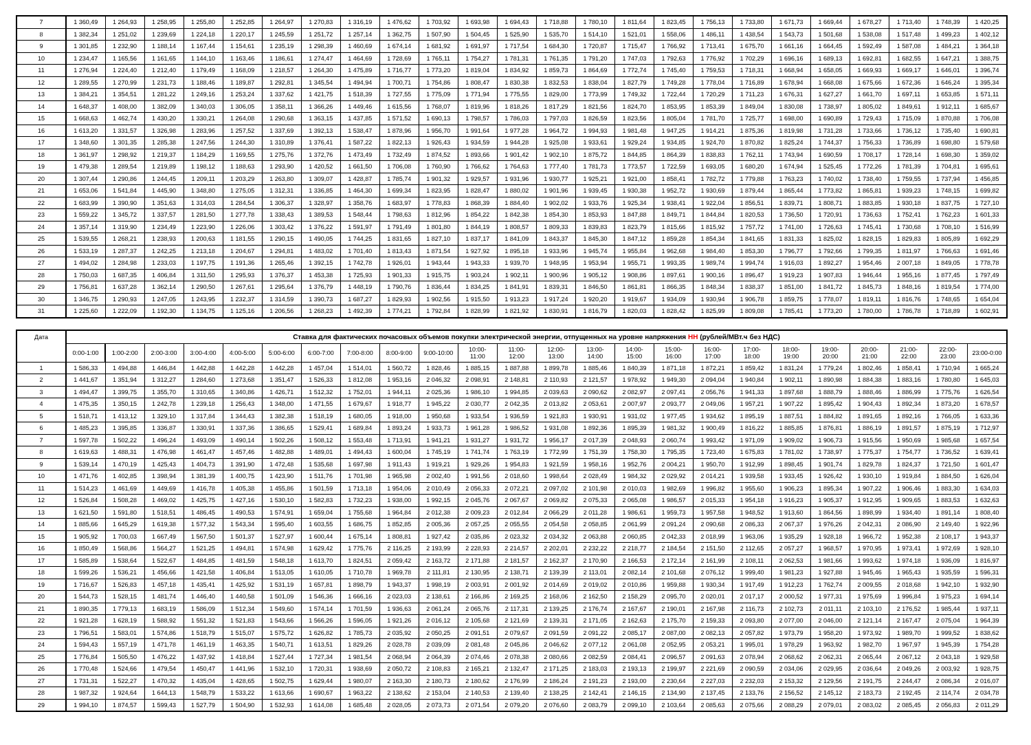| 7 | 1 360,49 | 1 264,93 | 1 258,95 | 1 255,80 | 1 252,85 | 1 264,97 | 1 270,83 | 1 316,19 | 1 476,62 | 1 703,92 | 1 693,98 | 1 694,43 | 1 718,88 | 1 780,10 | 1 811,64 | 1 823,45 | 1 756,13 | 1 733,80 | 1 671,73 | 1 669,44 | 1 678,27 | 1 713,40 | 1 748,39 | 1 420,25 |
| 8 | 1 382,34 | 1 251,02 | 1 239,69 | 1 224,18 | 1 220,17 | 1 245,59 | 1 251,72 | 1 257,14 | 1 362,75 | 1 507,90 | 1 504,45 | 1 525,90 | 1 535,70 | 1 514,10 | 1 521,01 | 1 558,06 | 1 486,11 | 1 438,54 | 1 543,73 | 1 501,68 | 1 538,08 | 1 517,48 | 1 499,23 | 1 402,12 |
| 9 | 1 301,85 | 1 232,90 | 1 188,14 | 1 167,44 | 1 154,61 | 1 235,19 | 1 298,39 | 1 460,69 | 1 674,14 | 1 681,92 | 1 691,97 | 1 717,54 | 1 684,30 | 1 720,87 | 1 715,47 | 1 766,92 | 1 713,41 | 1 675,70 | 1 661,16 | 1 664,45 | 1 592,49 | 1 587,08 | 1 484,21 | 1 364,18 |
| 10 | 1 234,47 | 1 165,56 | 1 161,65 | 1 144,10 | 1 163,46 | 1 186,61 | 1 274,47 | 1 464,69 | 1 728,69 | 1 765,11 | 1 754,27 | 1 781,31 | 1 761,35 | 1 791,20 | 1 747,03 | 1 792,63 | 1 776,92 | 1 702,29 | 1 696,16 | 1 689,13 | 1 692,81 | 1 682,55 | 1 647,21 | 1 388,75 |
| 11 | 1 276,94 | 1 224,40 | 1 212,40 | 1 179,49 | 1 168,09 | 1 218,57 | 1 264,30 | 1 475,89 | 1 716,77 | 1 773,20 | 1 819,04 | 1 834,92 | 1 859,73 | 1 864,69 | 1 772,74 | 1 745,40 | 1 759,53 | 1 718,31 | 1 668,94 | 1 658,05 | 1 669,93 | 1 669,17 | 1 646,01 | 1 396,74 |
| 12 | 1 289,55 | 1 270,99 | 1 231,73 | 1 188,46 | 1 189,87 | 1 292,81 | 1 345,54 | 1 494,94 | 1 700,71 | 1 754,86 | 1 808,47 | 1 830,38 | 1 832,53 | 1 838,04 | 1 827,79 | 1 749,28 | 1 778,04 | 1 716,89 | 1 678,94 | 1 668,08 | 1 675,66 | 1 672,36 | 1 646,24 | 1 395,34 |
| 13 | 1 384,21 | 1 354,51 | 1 281,22 | 1 249,16 | 1 253,24 | 1 337,62 | 1 421,75 | 1 518,39 | 1 727,55 | 1 775,09 | 1 771,94 | 1 775,55 | 1 829,00 | 1 773,99 | 1 749,32 | 1 722,44 | 1 720,29 | 1 711,23 | 1 676,31 | 1 627,27 | 1 661,70 | 1 697,11 | 1 653,85 | 1 571,11 |
| 14 | 1 648,37 | 1 408,00 | 1 382,09 | 1 340,03 | 1 306,05 | 1 358,11 | 1 366,26 | 1 449,46 | 1 615,56 | 1 768,07 | 1 819,96 | 1 818,26 | 1 817,29 | 1 821,56 | 1 824,70 | 1 853,95 | 1 853,39 | 1 849,04 | 1 830,08 | 1 738,97 | 1 805,02 | 1 849,61 | 1 912,11 | 1 685,67 |
| 15 | 1 668,63 | 1 462,74 | 1 430,20 | 1 330,21 | 1 264,08 | 1 290,68 | 1 363,15 | 1 437,85 | 1 571,52 | 1 690,13 | 1 798,57 | 1 786,03 | 1 797,03 | 1 826,59 | 1 823,56 | 1 805,04 | 1 781,70 | 1 725,77 | 1 698,00 | 1 690,89 | 1 729,43 | 1 715,09 | 1 870,88 | 1 706,08 |
| 16 | 1 613,20 | 1 331,57 | 1 326,98 | 1 283,96 | 1 257,52 | 1 337,69 | 1 392,13 | 1 538,47 | 1 878,96 | 1 956,70 | 1 991,64 | 1 977,28 | 1 964,72 | 1 994,93 | 1 981,48 | 1 947,25 | 1 914,21 | 1 875,36 | 1 819,98 | 1 731,28 | 1 733,66 | 1 736,12 | 1 735,40 | 1 690,81 |
| 17 | 1 348,60 | 1 301,35 | 1 285,38 | 1 247,56 | 1 244,30 | 1 310,89 | 1 376,41 | 1 587,22 | 1 822,13 | 1 926,43 | 1 934,59 | 1 944,28 | 1 925,08 | 1 933,61 | 1 929,24 | 1 934,85 | 1 924,70 | 1 870,82 | 1 825,24 | 1 744,37 | 1 756,33 | 1 736,89 | 1 698,80 | 1 579,68 |
| 18 | 1 361,97 | 1 298,92 | 1 219,37 | 1 184,29 | 1 169,55 | 1 275,76 | 1 372,76 | 1 473,49 | 1 732,49 | 1 874,52 | 1 893,66 | 1 901,42 | 1 902,10 | 1 875,72 | 1 844,85 | 1 864,39 | 1 838,83 | 1 762,11 | 1 743,94 | 1 690,59 | 1 708,17 | 1 728,14 | 1 698,30 | 1 359,02 |
| 19 | 1 479,38 | 1 289,54 | 1 219,89 | 1 198,12 | 1 188,63 | 1 293,90 | 1 420,52 | 1 661,50 | 1 706,08 | 1 760,90 | 1 766,62 | 1 764,63 | 1 777,40 | 1 781,73 | 1 773,57 | 1 722,59 | 1 693,05 | 1 680,20 | 1 674,94 | 1 525,45 | 1 772,26 | 1 781,39 | 1 704,81 | 1 695,61 |
| 20 | 1 307,44 | 1 290,86 | 1 244,45 | 1 209,11 | 1 203,29 | 1 263,80 | 1 309,07 | 1 428,87 | 1 785,74 | 1 901,32 | 1 929,57 | 1 931,96 | 1 930,77 | 1 925,21 | 1 921,00 | 1 858,41 | 1 782,72 | 1 779,88 | 1 763,23 | 1 740,02 | 1 738,40 | 1 759,55 | 1 737,94 | 1 456,85 |
| 21 | 1 653,06 | 1 541,84 | 1 445,90 | 1 348,80 | 1 275,05 | 1 312,31 | 1 336,85 | 1 464,30 | 1 699,34 | 1 823,95 | 1 828,47 | 1 880,02 | 1 901,96 | 1 939,45 | 1 930,38 | 1 952,72 | 1 930,69 | 1 879,44 | 1 865,44 | 1 773,82 | 1 865,81 | 1 939,23 | 1 748,15 | 1 699,82 |
| 22 | 1 683,99 | 1 390,90 | 1 351,63 | 1 314,03 | 1 284,54 | 1 306,37 | 1 328,97 | 1 358,76 | 1 683,97 | 1 778,83 | 1 868,39 | 1 884,40 | 1 902,02 | 1 933,76 | 1 925,34 | 1 938,41 | 1 922,04 | 1 856,51 | 1 839,71 | 1 808,71 | 1 883,85 | 1 930,18 | 1 837,75 | 1 727,10 |
| 23 | 1 559,22 | 1 345,72 | 1 337,57 | 1 281,50 | 1 277,78 | 1 338,43 | 1 389,53 | 1 548,44 | 1 798,63 | 1 812,96 | 1 854,22 | 1 842,38 | 1 854,30 | 1 853,93 | 1 847,88 | 1 849,71 | 1 844,84 | 1 820,53 | 1 736,50 | 1 720,91 | 1 736,63 | 1 752,41 | 1 762,23 | 1 601,33 |
| 24 | 1 357,14 | 1 319,90 | 1 234,49 | 1 223,90 | 1 226,06 | 1 303,42 | 1 376,22 | 1 591,97 | 1 791,49 | 1 801,80 | 1 844,19 | 1 808,57 | 1 809,33 | 1 839,83 | 1 823,79 | 1 815,66 | 1 815,92 | 1 757,72 | 1 741,00 | 1 726,63 | 1 745,41 | 1 730,68 | 1 708,10 | 1 516,99 |
| 25 | 1 539,55 | 1 268,21 | 1 238,93 | 1 200,63 | 1 181,55 | 1 290,15 | 1 490,05 | 1 744,25 | 1 831,65 | 1 827,10 | 1 837,17 | 1 841,09 | 1 843,37 | 1 845,30 | 1 847,12 | 1 859,28 | 1 854,34 | 1 841,65 | 1 831,33 | 1 825,02 | 1 828,15 | 1 829,83 | 1 805,89 | 1 692,29 |
| 26 | 1 533,19 | 1 287,37 | 1 242,25 | 1 213,18 | 1 204,67 | 1 294,81 | 1 483,02 | 1 701,40 | 1 813,43 | 1 871,54 | 1 927,92 | 1 895,18 | 1 933,96 | 1 945,74 | 1 955,84 | 1 962,68 | 1 984,40 | 1 853,30 | 1 796,77 | 1 792,66 | 1 799,35 | 1 811,97 | 1 766,63 | 1 691,46 |
| 27 | 1 494,02 | 1 284,98 | 1 233,03 | 1 197,75 | 1 191,36 | 1 265,46 | 1 392,15 | 1 742,78 | 1 926,01 | 1 943,44 | 1 943,33 | 1 939,70 | 1 948,95 | 1 953,94 | 1 955,71 | 1 993,35 | 1 989,74 | 1 994,74 | 1 916,03 | 1 892,27 | 1 954,46 | 2 007,18 | 1 849,05 | 1 778,78 |
| 28 | 1 750,03 | 1 687,35 | 1 406,84 | 1 311,50 | 1 295,93 | 1 376,37 | 1 453,38 | 1 725,93 | 1 901,33 | 1 915,75 | 1 903,24 | 1 902,11 | 1 900,96 | 1 905,12 | 1 908,86 | 1 897,61 | 1 900,16 | 1 896,47 | 1 919,23 | 1 907,83 | 1 946,44 | 1 955,16 | 1 877,45 | 1 797,49 |
| 29 | 1 756,81 | 1 637,28 | 1 362,14 | 1 290,50 | 1 267,61 | 1 295,64 | 1 376,79 | 1 448,19 | 1 790,76 | 1 836,44 | 1 834,25 | 1 841,91 | 1 839,31 | 1 846,50 | 1 861,81 | 1 866,35 | 1 848,34 | 1 838,37 | 1 851,00 | 1 841,72 | 1 845,73 | 1 848,16 | 1 819,54 | 1 774,00 |
| 30 | 1 346,75 | 1 290,93 | 1 247,05 | 1 243,95 | 1 232,37 | 1 314,59 | 1 390,73 | 1 687,27 | 1 829,93 | 1 902,56 | 1 915,50 | 1 913,23 | 1 917,24 | 1 920,20 | 1 919,67 | 1 934,09 | 1 930,94 | 1 906,78 | 1 859,75 | 1 778,07 | 1 819,11 | 1 816,76 | 1 748,65 | 1 654,04 |
| 31 | 1 225,60 | 1 222,09 | 1 192,30 | 1 134,75 | 1 125,16 | 1 206,56 | 1 268,23 | 1 492,39 | 1 774,21 | 1 792,84 | 1 828,99 | 1 821,92 | 1 830,91 | 1 816,79 | 1 820,03 | 1 828,42 | 1 825,99 | 1 809,08 | 1 785,41 | 1 773,20 | 1 780,00 | 1 786,78 | 1 718,89 | 1 602,91 |
| Дата | Ставка для фактических почасовых объемов покупки электрической энергии, отпущенных на уровне напряжения НН (рублей/МВт.ч без НДС) | | | | | | | | | | | | | | | | | | | | | | | |
| --- | --- | --- | --- | --- | --- | --- | --- | --- | --- | --- | --- | --- | --- | --- | --- | --- | --- | --- | --- | --- | --- | --- | --- | --- |
| | 0:00-1:00 | 1:00-2:00 | 2:00-3:00 | 3:00-4:00 | 4:00-5:00 | 5:00-6:00 | 6:00-7:00 | 7:00-8:00 | 8:00-9:00 | 9:00-10:00 | 10:00- 11:00 | 11:00- 12:00 | 12:00- 13:00 | 13:00- 14:00 | 14:00- 15:00 | 15:00- 16:00 | 16:00- 17:00 | 17:00- 18:00 | 18:00- 19:00 | 19:00- 20:00 | 20:00- 21:00 | 21:00- 22:00 | 22:00- 23:00 | 23:00-0:00 |
| 1 | 1 586,33 | 1 494,88 | 1 446,84 | 1 442,88 | 1 442,28 | 1 442,28 | 1 457,04 | 1 514,01 | 1 560,72 | 1 828,46 | 1 885,15 | 1 887,88 | 1 899,78 | 1 885,46 | 1 840,39 | 1 871,18 | 1 872,21 | 1 859,42 | 1 831,24 | 1 779,24 | 1 802,46 | 1 858,41 | 1 710,94 | 1 665,24 |
| 2 | 1 441,67 | 1 351,94 | 1 312,27 | 1 284,60 | 1 273,68 | 1 351,47 | 1 526,33 | 1 812,08 | 1 953,16 | 2 046,32 | 2 098,91 | 2 148,81 | 2 110,93 | 2 121,57 | 1 978,92 | 1 949,30 | 2 094,04 | 1 940,84 | 1 902,11 | 1 890,98 | 1 884,38 | 1 883,16 | 1 780,80 | 1 645,03 |
| 3 | 1 494,47 | 1 399,75 | 1 355,70 | 1 310,65 | 1 340,86 | 1 426,71 | 1 512,32 | 1 752,01 | 1 944,11 | 2 025,36 | 1 986,10 | 1 994,85 | 2 039,63 | 2 090,62 | 2 082,97 | 2 097,41 | 2 056,76 | 1 941,33 | 1 897,68 | 1 888,79 | 1 888,46 | 1 886,99 | 1 775,76 | 1 626,54 |
| 4 | 1 475,35 | 1 350,15 | 1 242,78 | 1 239,18 | 1 256,43 | 1 348,00 | 1 471,55 | 1 679,67 | 1 918,77 | 1 945,22 | 2 030,77 | 2 042,35 | 2 013,82 | 2 053,61 | 2 007,97 | 2 093,77 | 2 049,06 | 1 957,21 | 1 907,22 | 1 895,42 | 1 904,43 | 1 892,34 | 1 873,20 | 1 678,57 |
| 5 | 1 518,71 | 1 413,12 | 1 329,10 | 1 317,84 | 1 344,43 | 1 382,38 | 1 518,19 | 1 680,05 | 1 918,00 | 1 950,68 | 1 933,54 | 1 936,59 | 1 921,83 | 1 930,91 | 1 931,02 | 1 977,45 | 1 934,62 | 1 895,19 | 1 887,51 | 1 884,82 | 1 891,65 | 1 892,16 | 1 766,05 | 1 633,36 |
| 6 | 1 485,23 | 1 395,85 | 1 336,87 | 1 330,91 | 1 337,36 | 1 386,65 | 1 529,41 | 1 689,84 | 1 893,24 | 1 933,73 | 1 961,28 | 1 986,52 | 1 931,08 | 1 892,36 | 1 895,39 | 1 981,32 | 1 900,49 | 1 816,22 | 1 885,85 | 1 876,81 | 1 886,19 | 1 891,57 | 1 875,19 | 1 712,97 |
| 7 | 1 597,78 | 1 502,22 | 1 496,24 | 1 493,09 | 1 490,14 | 1 502,26 | 1 508,12 | 1 553,48 | 1 713,91 | 1 941,21 | 1 931,27 | 1 931,72 | 1 956,17 | 2 017,39 | 2 048,93 | 2 060,74 | 1 993,42 | 1 971,09 | 1 909,02 | 1 906,73 | 1 915,56 | 1 950,69 | 1 985,68 | 1 657,54 |
| 8 | 1 619,63 | 1 488,31 | 1 476,98 | 1 461,47 | 1 457,46 | 1 482,88 | 1 489,01 | 1 494,43 | 1 600,04 | 1 745,19 | 1 741,74 | 1 763,19 | 1 772,99 | 1 751,39 | 1 758,30 | 1 795,35 | 1 723,40 | 1 675,83 | 1 781,02 | 1 738,97 | 1 775,37 | 1 754,77 | 1 736,52 | 1 639,41 |
| 9 | 1 539,14 | 1 470,19 | 1 425,43 | 1 404,73 | 1 391,90 | 1 472,48 | 1 535,68 | 1 697,98 | 1 911,43 | 1 919,21 | 1 929,26 | 1 954,83 | 1 921,59 | 1 958,16 | 1 952,76 | 2 004,21 | 1 950,70 | 1 912,99 | 1 898,45 | 1 901,74 | 1 829,78 | 1 824,37 | 1 721,50 | 1 601,47 |
| 10 | 1 471,76 | 1 402,85 | 1 398,94 | 1 381,39 | 1 400,75 | 1 423,90 | 1 511,76 | 1 701,98 | 1 965,98 | 2 002,40 | 1 991,56 | 2 018,60 | 1 998,64 | 2 028,49 | 1 984,32 | 2 029,92 | 2 014,21 | 1 939,58 | 1 933,45 | 1 926,42 | 1 930,10 | 1 919,84 | 1 884,50 | 1 626,04 |
| 11 | 1 514,23 | 1 461,69 | 1 449,69 | 1 416,78 | 1 405,38 | 1 455,86 | 1 501,59 | 1 713,18 | 1 954,06 | 2 010,49 | 2 056,33 | 2 072,21 | 2 097,02 | 2 101,98 | 2 010,03 | 1 982,69 | 1 996,82 | 1 955,60 | 1 906,23 | 1 895,34 | 1 907,22 | 1 906,46 | 1 883,30 | 1 634,03 |
| 12 | 1 526,84 | 1 508,28 | 1 469,02 | 1 425,75 | 1 427,16 | 1 530,10 | 1 582,83 | 1 732,23 | 1 938,00 | 1 992,15 | 2 045,76 | 2 067,67 | 2 069,82 | 2 075,33 | 2 065,08 | 1 986,57 | 2 015,33 | 1 954,18 | 1 916,23 | 1 905,37 | 1 912,95 | 1 909,65 | 1 883,53 | 1 632,63 |
| 13 | 1 621,50 | 1 591,80 | 1 518,51 | 1 486,45 | 1 490,53 | 1 574,91 | 1 659,04 | 1 755,68 | 1 964,84 | 2 012,38 | 2 009,23 | 2 012,84 | 2 066,29 | 2 011,28 | 1 986,61 | 1 959,73 | 1 957,58 | 1 948,52 | 1 913,60 | 1 864,56 | 1 898,99 | 1 934,40 | 1 891,14 | 1 808,40 |
| 14 | 1 885,66 | 1 645,29 | 1 619,38 | 1 577,32 | 1 543,34 | 1 595,40 | 1 603,55 | 1 686,75 | 1 852,85 | 2 005,36 | 2 057,25 | 2 055,55 | 2 054,58 | 2 058,85 | 2 061,99 | 2 091,24 | 2 090,68 | 2 086,33 | 2 067,37 | 1 976,26 | 2 042,31 | 2 086,90 | 2 149,40 | 1 922,96 |
| 15 | 1 905,92 | 1 700,03 | 1 667,49 | 1 567,50 | 1 501,37 | 1 527,97 | 1 600,44 | 1 675,14 | 1 808,81 | 1 927,42 | 2 035,86 | 2 023,32 | 2 034,32 | 2 063,88 | 2 060,85 | 2 042,33 | 2 018,99 | 1 963,06 | 1 935,29 | 1 928,18 | 1 966,72 | 1 952,38 | 2 108,17 | 1 943,37 |
| 16 | 1 850,49 | 1 568,86 | 1 564,27 | 1 521,25 | 1 494,81 | 1 574,98 | 1 629,42 | 1 775,76 | 2 116,25 | 2 193,99 | 2 228,93 | 2 214,57 | 2 202,01 | 2 232,22 | 2 218,77 | 2 184,54 | 2 151,50 | 2 112,65 | 2 057,27 | 1 968,57 | 1 970,95 | 1 973,41 | 1 972,69 | 1 928,10 |
| 17 | 1 585,89 | 1 538,64 | 1 522,67 | 1 484,85 | 1 481,59 | 1 548,18 | 1 613,70 | 1 824,51 | 2 059,42 | 2 163,72 | 2 171,88 | 2 181,57 | 2 162,37 | 2 170,90 | 2 166,53 | 2 172,14 | 2 161,99 | 2 108,11 | 2 062,53 | 1 981,66 | 1 993,62 | 1 974,18 | 1 936,09 | 1 816,97 |
| 18 | 1 599,26 | 1 536,21 | 1 456,66 | 1 421,58 | 1 406,84 | 1 513,05 | 1 610,05 | 1 710,78 | 1 969,78 | 2 111,81 | 2 130,95 | 2 138,71 | 2 139,39 | 2 113,01 | 2 082,14 | 2 101,68 | 2 076,12 | 1 999,40 | 1 981,23 | 1 927,88 | 1 945,46 | 1 965,43 | 1 935,59 | 1 596,31 |
| 19 | 1 716,67 | 1 526,83 | 1 457,18 | 1 435,41 | 1 425,92 | 1 531,19 | 1 657,81 | 1 898,79 | 1 943,37 | 1 998,19 | 2 003,91 | 2 001,92 | 2 014,69 | 2 019,02 | 2 010,86 | 1 959,88 | 1 930,34 | 1 917,49 | 1 912,23 | 1 762,74 | 2 009,55 | 2 018,68 | 1 942,10 | 1 932,90 |
| 20 | 1 544,73 | 1 528,15 | 1 481,74 | 1 446,40 | 1 440,58 | 1 501,09 | 1 546,36 | 1 666,16 | 2 023,03 | 2 138,61 | 2 166,86 | 2 169,25 | 2 168,06 | 2 162,50 | 2 158,29 | 2 095,70 | 2 020,01 | 2 017,17 | 2 000,52 | 1 977,31 | 1 975,69 | 1 996,84 | 1 975,23 | 1 694,14 |
| 21 | 1 890,35 | 1 779,13 | 1 683,19 | 1 586,09 | 1 512,34 | 1 549,60 | 1 574,14 | 1 701,59 | 1 936,63 | 2 061,24 | 2 065,76 | 2 117,31 | 2 139,25 | 2 176,74 | 2 167,67 | 2 190,01 | 2 167,98 | 2 116,73 | 2 102,73 | 2 011,11 | 2 103,10 | 2 176,52 | 1 985,44 | 1 937,11 |
| 22 | 1 921,28 | 1 628,19 | 1 588,92 | 1 551,32 | 1 521,83 | 1 543,66 | 1 566,26 | 1 596,05 | 1 921,26 | 2 016,12 | 2 105,68 | 2 121,69 | 2 139,31 | 2 171,05 | 2 162,63 | 2 175,70 | 2 159,33 | 2 093,80 | 2 077,00 | 2 046,00 | 2 121,14 | 2 167,47 | 2 075,04 | 1 964,39 |
| 23 | 1 796,51 | 1 583,01 | 1 574,86 | 1 518,79 | 1 515,07 | 1 575,72 | 1 626,82 | 1 785,73 | 2 035,92 | 2 050,25 | 2 091,51 | 2 079,67 | 2 091,59 | 2 091,22 | 2 085,17 | 2 087,00 | 2 082,13 | 2 057,82 | 1 973,79 | 1 958,20 | 1 973,92 | 1 989,70 | 1 999,52 | 1 838,62 |
| 24 | 1 594,43 | 1 557,19 | 1 471,78 | 1 461,19 | 1 463,35 | 1 540,71 | 1 613,51 | 1 829,26 | 2 028,78 | 2 039,09 | 2 081,48 | 2 045,86 | 2 046,62 | 2 077,12 | 2 061,08 | 2 052,95 | 2 053,21 | 1 995,01 | 1 978,29 | 1 963,92 | 1 982,70 | 1 967,97 | 1 945,39 | 1 754,28 |
| 25 | 1 776,84 | 1 505,50 | 1 476,22 | 1 437,92 | 1 418,84 | 1 527,44 | 1 727,34 | 1 981,54 | 2 068,94 | 2 064,39 | 2 074,46 | 2 078,38 | 2 080,66 | 2 082,59 | 2 084,41 | 2 096,57 | 2 091,63 | 2 078,94 | 2 068,62 | 2 062,31 | 2 065,44 | 2 067,12 | 2 043,18 | 1 929,58 |
| 26 | 1 770,48 | 1 524,66 | 1 479,54 | 1 450,47 | 1 441,96 | 1 532,10 | 1 720,31 | 1 938,69 | 2 050,72 | 2 108,83 | 2 165,21 | 2 132,47 | 2 171,25 | 2 183,03 | 2 193,13 | 2 199,97 | 2 221,69 | 2 090,59 | 2 034,06 | 2 029,95 | 2 036,64 | 2 049,26 | 2 003,92 | 1 928,75 |
| 27 | 1 731,31 | 1 522,27 | 1 470,32 | 1 435,04 | 1 428,65 | 1 502,75 | 1 629,44 | 1 980,07 | 2 163,30 | 2 180,73 | 2 180,62 | 2 176,99 | 2 186,24 | 2 191,23 | 2 193,00 | 2 230,64 | 2 227,03 | 2 232,03 | 2 153,32 | 2 129,56 | 2 191,75 | 2 244,47 | 2 086,34 | 2 016,07 |
| 28 | 1 987,32 | 1 924,64 | 1 644,13 | 1 548,79 | 1 533,22 | 1 613,66 | 1 690,67 | 1 963,22 | 2 138,62 | 2 153,04 | 2 140,53 | 2 139,40 | 2 138,25 | 2 142,41 | 2 146,15 | 2 134,90 | 2 137,45 | 2 133,76 | 2 156,52 | 2 145,12 | 2 183,73 | 2 192,45 | 2 114,74 | 2 034,78 |
| 29 | 1 994,10 | 1 874,57 | 1 599,43 | 1 527,79 | 1 504,90 | 1 532,93 | 1 614,08 | 1 685,48 | 2 028,05 | 2 073,73 | 2 071,54 | 2 079,20 | 2 076,60 | 2 083,79 | 2 099,10 | 2 103,64 | 2 085,63 | 2 075,66 | 2 088,29 | 2 079,01 | 2 083,02 | 2 085,45 | 2 056,83 | 2 011,29 |